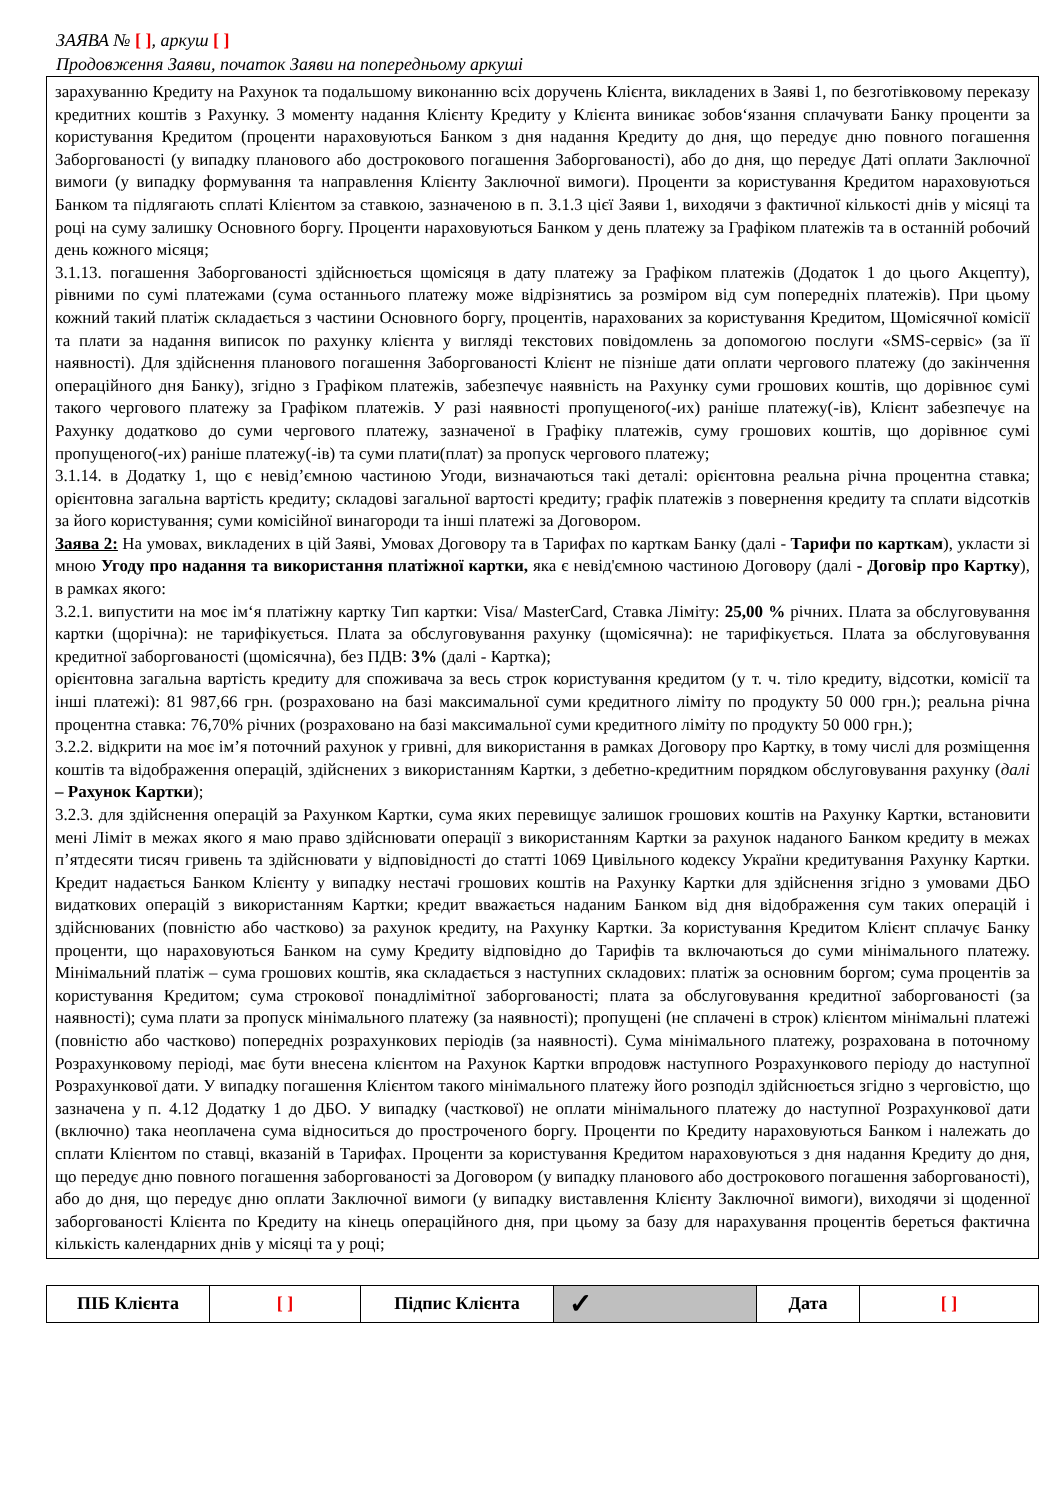ЗАЯВА № [ ], аркуш [ ]
Продовження Заяви, початок Заяви на попередньому аркуші
зарахуванню Кредиту на Рахунок та подальшому виконанню всіх доручень Клієнта, викладених в Заяві 1, по безготівковому переказу кредитних коштів з Рахунку. З моменту надання Клієнту Кредиту у Клієнта виникає зобов‘язання сплачувати Банку проценти за користування Кредитом (проценти нараховуються Банком з дня надання Кредиту до дня, що передує дню повного погашення Заборгованості (у випадку планового або дострокового погашення Заборгованості), або до дня, що передує Даті оплати Заключної вимоги (у випадку формування та направлення Клієнту Заключної вимоги). Проценти за користування Кредитом нараховуються Банком та підлягають сплаті Клієнтом за ставкою, зазначеною в п. 3.1.3 цієї Заяви 1, виходячи з фактичної кількості днів у місяці та році на суму залишку Основного боргу. Проценти нараховуються Банком у день платежу за Графіком платежів та в останній робочий день кожного місяця;
3.1.13. погашення Заборгованості здійснюється щомісяця в дату платежу за Графіком платежів (Додаток 1 до цього Акцепту), рівними по сумі платежами (сума останнього платежу може відрізнятись за розміром від сум попередніх платежів). При цьому кожний такий платіж складається з частини Основного боргу, процентів, нарахованих за користування Кредитом, Щомісячної комісії та плати за надання виписок по рахунку клієнта у вигляді текстових повідомлень за допомогою послуги «SMS-сервіс» (за її наявності). Для здійснення планового погашення Заборгованості Клієнт не пізніше дати оплати чергового платежу (до закінчення операційного дня Банку), згідно з Графіком платежів, забезпечує наявність на Рахунку суми грошових коштів, що дорівнює сумі такого чергового платежу за Графіком платежів. У разі наявності пропущеного(-их) раніше платежу(-ів), Клієнт забезпечує на Рахунку додатково до суми чергового платежу, зазначеної в Графіку платежів, суму грошових коштів, що дорівнює сумі пропущеного(-их) раніше платежу(-ів) та суми плати(плат) за пропуск чергового платежу;
3.1.14. в Додатку 1, що є невід’ємною частиною Угоди, визначаються такі деталі: орієнтовна реальна річна процентна ставка; орієнтовна загальна вартість кредиту; складові загальної вартості кредиту; графік платежів з повернення кредиту та сплати відсотків за його користування; суми комісійної винагороди та інші платежі за Договором.
Заява 2: На умовах, викладених в цій Заяві, Умовах Договору та в Тарифах по карткам Банку (далі - Тарифи по карткам), укласти зі мною Угоду про надання та використання платіжної картки, яка є невід'ємною частиною Договору (далі - Договір про Картку), в рамках якого:
3.2.1. випустити на моє ім‘я платіжну картку Тип картки: Visa/ MasterCard, Ставка Ліміту: 25,00 % річних. Плата за обслуговування картки (щорічна): не тарифікується. Плата за обслуговування рахунку (щомісячна): не тарифікується. Плата за обслуговування кредитної заборгованості (щомісячна), без ПДВ: 3% (далі - Картка);
орієнтовна загальна вартість кредиту для споживача за весь строк користування кредитом (у т. ч. тіло кредиту, відсотки, комісії та інші платежі): 81 987,66 грн. (розраховано на базі максимальної суми кредитного ліміту по продукту 50 000 грн.); реальна річна процентна ставка: 76,70% річних (розраховано на базі максимальної суми кредитного ліміту по продукту 50 000 грн.);
3.2.2. відкрити на моє ім’я поточний рахунок у гривні, для використання в рамках Договору про Картку, в тому числі для розміщення коштів та відображення операцій, здійснених з використанням Картки, з дебетно-кредитним порядком обслуговування рахунку (далі – Рахунок Картки);
3.2.3. для здійснення операцій за Рахунком Картки, сума яких перевищує залишок грошових коштів на Рахунку Картки, встановити мені Ліміт в межах якого я маю право здійснювати операції з використанням Картки за рахунок наданого Банком кредиту в межах п’ятдесяти тисяч гривень та здійснювати у відповідності до статті 1069 Цивільного кодексу України кредитування Рахунку Картки. Кредит надається Банком Клієнту у випадку нестачі грошових коштів на Рахунку Картки для здійснення згідно з умовами ДБО видаткових операцій з використанням Картки; кредит вважається наданим Банком від дня відображення сум таких операцій і здійснюваних (повністю або частково) за рахунок кредиту, на Рахунку Картки. За користування Кредитом Клієнт сплачує Банку проценти, що нараховуються Банком на суму Кредиту відповідно до Тарифів та включаються до суми мінімального платежу. Мінімальний платіж – сума грошових коштів, яка складається з наступних складових: платіж за основним боргом; сума процентів за користування Кредитом; сума строкової понадлімітної заборгованості; плата за обслуговування кредитної заборгованості (за наявності); сума плати за пропуск мінімального платежу (за наявності); пропущені (не сплачені в строк) клієнтом мінімальні платежі (повністю або частково) попередніх розрахункових періодів (за наявності). Сума мінімального платежу, розрахована в поточному Розрахунковому періоді, має бути внесена клієнтом на Рахунок Картки впродовж наступного Розрахункового періоду до наступної Розрахункової дати. У випадку погашення Клієнтом такого мінімального платежу його розподіл здійснюється згідно з черговістю, що зазначена у п. 4.12 Додатку 1 до ДБО. У випадку (часткової) не оплати мінімального платежу до наступної Розрахункової дати (включно) така неоплачена сума відноситься до простроченого боргу. Проценти по Кредиту нараховуються Банком і належать до сплати Клієнтом по ставці, вказаній в Тарифах. Проценти за користування Кредитом нараховуються з дня надання Кредиту до дня, що передує дню повного погашення заборгованості за Договором (у випадку планового або дострокового погашення заборгованості), або до дня, що передує дню оплати Заключної вимоги (у випадку виставлення Клієнту Заключної вимоги), виходячи зі щоденної заборгованості Клієнта по Кредиту на кінець операційного дня, при цьому за базу для нарахування процентів береться фактична кількість календарних днів у місяці та у році;
| ПІБ Клієнта | [ ] | Підпис Клієнта | ✓ | Дата | [ ] |